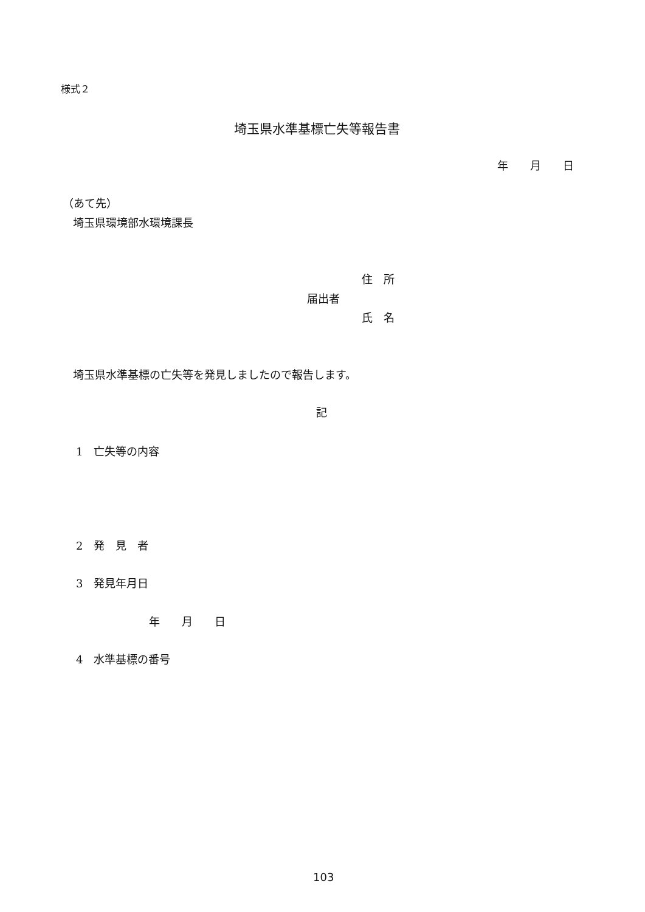様式２
埼玉県水準基標亡失等報告書
年　　月　　日
（あて先）
埼玉県環境部水環境課長
住　所
届出者
氏　名
埼玉県水準基標の亡失等を発見しましたので報告します。
記
1　亡失等の内容
2　発　見　者
3　発見年月日
年　　月　　日
4　水準基標の番号
103